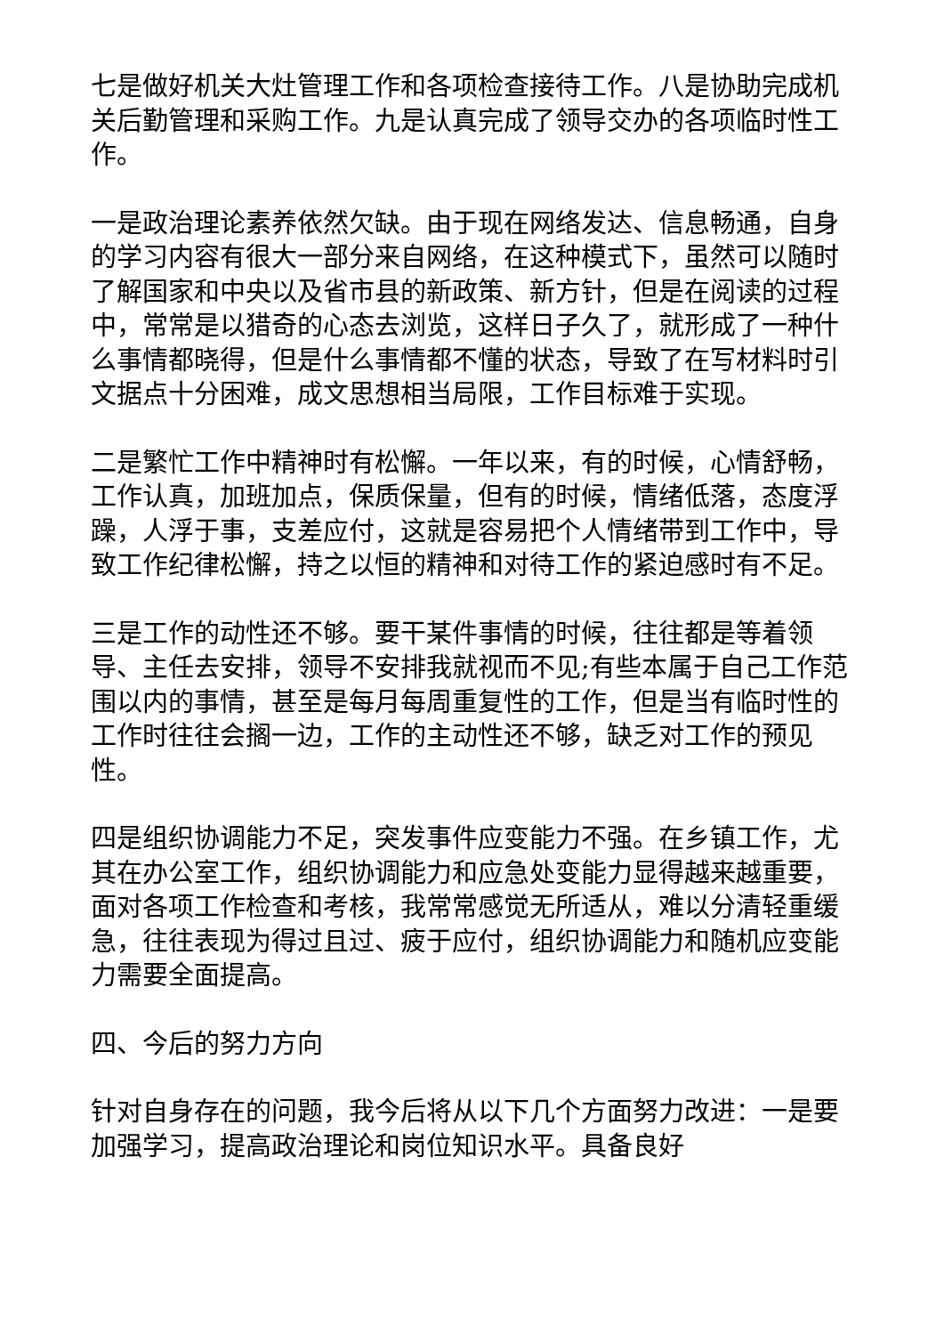七是做好机关大灶管理工作和各项检查接待工作。八是协助完成机关后勤管理和采购工作。九是认真完成了领导交办的各项临时性工作。
一是政治理论素养依然欠缺。由于现在网络发达、信息畅通，自身的学习内容有很大一部分来自网络，在这种模式下，虽然可以随时了解国家和中央以及省市县的新政策、新方针，但是在阅读的过程中，常常是以猎奇的心态去浏览，这样日子久了，就形成了一种什么事情都晓得，但是什么事情都不懂的状态，导致了在写材料时引文据点十分困难，成文思想相当局限，工作目标难于实现。
二是繁忙工作中精神时有松懈。一年以来，有的时候，心情舒畅，工作认真，加班加点，保质保量，但有的时候，情绪低落，态度浮躁，人浮于事，支差应付，这就是容易把个人情绪带到工作中，导致工作纪律松懈，持之以恒的精神和对待工作的紧迫感时有不足。
三是工作的动性还不够。要干某件事情的时候，往往都是等着领导、主任去安排，领导不安排我就视而不见;有些本属于自己工作范围以内的事情，甚至是每月每周重复性的工作，但是当有临时性的工作时往往会搁一边，工作的主动性还不够，缺乏对工作的预见性。
四是组织协调能力不足，突发事件应变能力不强。在乡镇工作，尤其在办公室工作，组织协调能力和应急处变能力显得越来越重要，面对各项工作检查和考核，我常常感觉无所适从，难以分清轻重缓急，往往表现为得过且过、疲于应付，组织协调能力和随机应变能力需要全面提高。
四、今后的努力方向
针对自身存在的问题，我今后将从以下几个方面努力改进：一是要加强学习，提高政治理论和岗位知识水平。具备良好